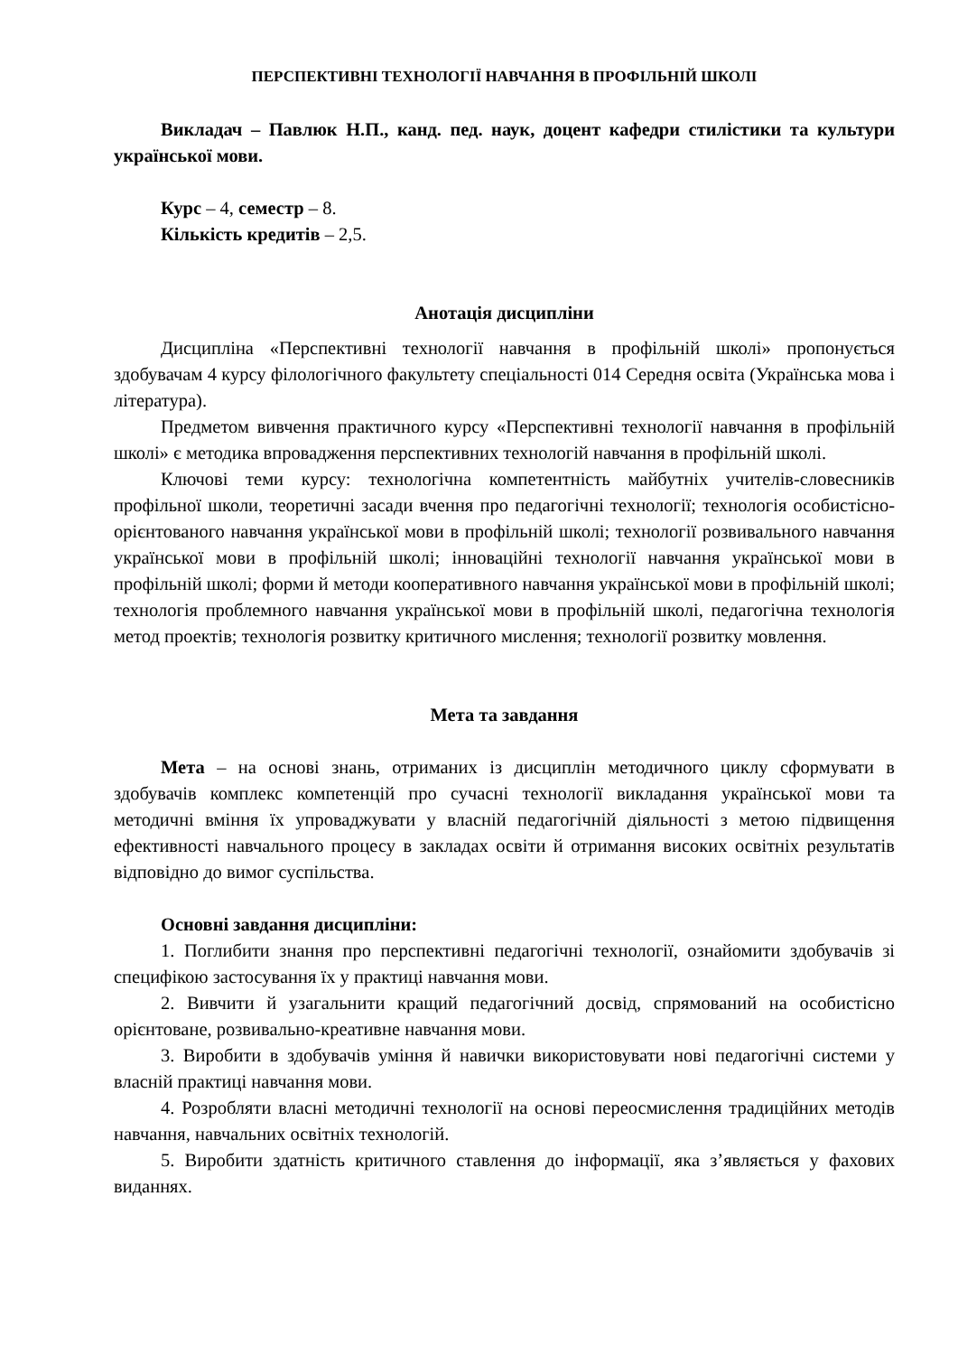ПЕРСПЕКТИВНІ ТЕХНОЛОГІЇ НАВЧАННЯ В ПРОФІЛЬНІЙ ШКОЛІ
Викладач – Павлюк Н.П., канд. пед. наук, доцент кафедри стилістики та культури української мови.
Курс – 4, семестр – 8.
Кількість кредитів – 2,5.
Анотація дисципліни
Дисципліна «Перспективні технології навчання в профільній школі» пропонується здобувачам 4 курсу філологічного факультету спеціальності 014 Середня освіта (Українська мова і література).
Предметом вивчення практичного курсу «Перспективні технології навчання в профільній школі» є методика впровадження перспективних технологій навчання в профільній школі.
Ключові теми курсу: технологічна компетентність майбутніх учителів-словесників профільної школи, теоретичні засади вчення про педагогічні технології; технологія особистісно-орієнтованого навчання української мови в профільній школі; технології розвивального навчання української мови в профільній школі; інноваційні технології навчання української мови в профільній школі; форми й методи кооперативного навчання української мови в профільній школі; технологія проблемного навчання української мови в профільній школі, педагогічна технологія метод проектів; технологія розвитку критичного мислення; технології розвитку мовлення.
Мета та завдання
Мета – на основі знань, отриманих із дисциплін методичного циклу сформувати в здобувачів комплекс компетенцій про сучасні технології викладання української мови та методичні вміння їх упроваджувати у власній педагогічній діяльності з метою підвищення ефективності навчального процесу в закладах освіти й отримання високих освітніх результатів відповідно до вимог суспільства.
Основні завдання дисципліни:
1. Поглибити знання про перспективні педагогічні технології, ознайомити здобувачів зі специфікою застосування їх у практиці навчання мови.
2. Вивчити й узагальнити кращий педагогічний досвід, спрямований на особистісно орієнтоване, розвивально-креативне навчання мови.
3. Виробити в здобувачів уміння й навички використовувати нові педагогічні системи у власній практиці навчання мови.
4. Розробляти власні методичні технології на основі переосмислення традиційних методів навчання, навчальних освітніх технологій.
5. Виробити здатність критичного ставлення до інформації, яка з’являється у фахових виданнях.